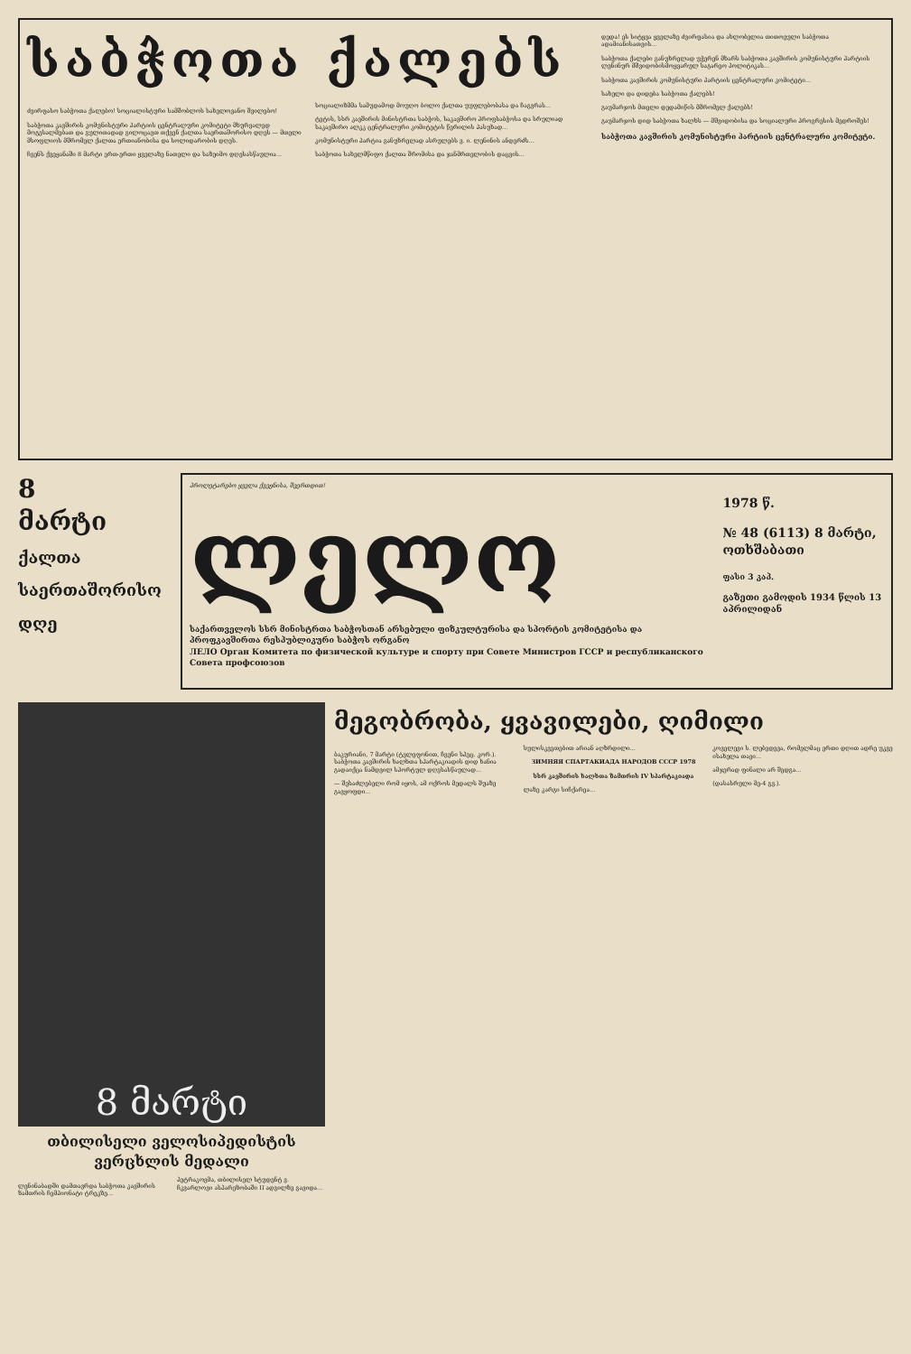საბჭოთა ქალებს
ძვირფასო საბჭოთა ქალებო! სოციალისტური სამშობლოს სახელოვანო შვილებო!
საბჭოთა კავშირის კომუნისტური პარტიის ცენტრალური კომიტეტი მხურვალედ მოგესალმებათ და გულითადად გილოცავთ თქვენ ქალთა საერთაშორისო დღეს — მთელი მსოფლიოს მშრომელ ქალთა ერთიანობისა და სოლიდარობის დღეს.
ჩვენს ქვეყანაში 8 მარტი ერთ-ერთი ყველაზე ნათელი და საზეიმო დღესასწაულია...
სოციალიზმმა სამუდამოდ მოუღო ბოლო ქალთა უუფლებობასა და ჩაგვრას...
ტეტის, სსრ კავშირის მინისტრთა საბჭოს, საკავშირო პროფსაბჭოსა და სრულიად საკავშირო ალკკ ცენტრალური კომიტეტის წერილის პასუხად...
კომუნისტური პარტია განუხრელად ასრულებს ვ. ი. ლენინის ანდერძს...
საბჭოთა სახელმწიფო ქალთა შრომისა და ჯანმრთელობის დაცვის...
დედა! ეს სიტყვა ყველაზე ძვირფასია და ახლობელია თითოეული საბჭოთა ადამიანისათვის...
საბჭოთა ქალები განუხრელად უჭერენ მხარს საბჭოთა კავშირის კომუნისტური პარტიის ლენინურ მშვიდობისმოყვარულ საგარეო პოლიტიკას...
საბჭოთა კავშირის კომუნისტური პარტიის ცენტრალური კომიტეტი...
სახელი და დიდება საბჭოთა ქალებს!
გაუმარჯოს მთელი დედამიწის მშრომელ ქალებს!
გაუმარჯოს დიდ საბჭოთა ხალხს — მშვიდობისა და სოციალური პროგრესის მედროშეს!
საბჭოთა კავშირის კომუნისტური პარტიის ცენტრალური კომიტეტი.
8
მარტი
ქალთა საერთაშორისო დღე
პროლეტარებო ყველა ქვეყნისა, შეერთდით!
ლელო
საქართველოს სსრ მინისტრთა საბჭოსთან არსებული ფიზკულტურისა და სპორტის კომიტეტისა და პროფკავშირთა რესპუბლიკური საბჭოს ორგანო
ЛЕЛО Орган Комитета по физической культуре и спорту при Совете Министров ГССР и республиканского Совета профсоюзов
1978 წ.
№ 48 (6113) 8 მარტი, ოთხშაბათი
ფასი 3 კაპ.
გაზეთი გამოდის 1934 წლის 13 აპრილიდან
8 მარტი
თბილისელი ველოსიპედისტის ვერცხლის მედალი
ლენინაბადში დამთავრდა საბჭოთა კავშირის ზამთრის ჩემპიონატი ტრეკზე...
პეტრაკოვმა, თბილისელ სტუდენტ ვ. ჩკვარლოვი ასპარეზობაში II ადგილზე გავიდა...
მეგობრობა, ყვავილები, ღიმილი
ბაკურიანი, 7 მარტი (ტელეფონით, ჩვენი სპეც. კორ.). საბჭოთა კავშირის ხალხთა სპარტაკიადის დიდ ხანია გადაიქცა ნამდვილ სპორტულ დღესასწაულად...
— შესაძლებელი რომ იყოს, ამ ოქროს მედალს შუაზე გავყოფდი...
სულისკვეთებით არიან აღზრდილი...
ЗИМНЯЯ СПАРТАКИАДА НАРОДОВ СССР 1978
სსრ კავშირის ხალხთა ზამთრის IV სპარტაკიადა
ლაზე კარგი სიჩქარეა...
კოველევი ს. ლებედევა, რომელმაც ერთი დღით ადრე უკვე ისახელა თავი...
ამჯერად ფინალი არ შედგა...
(დასასრული მე-4 გვ.).